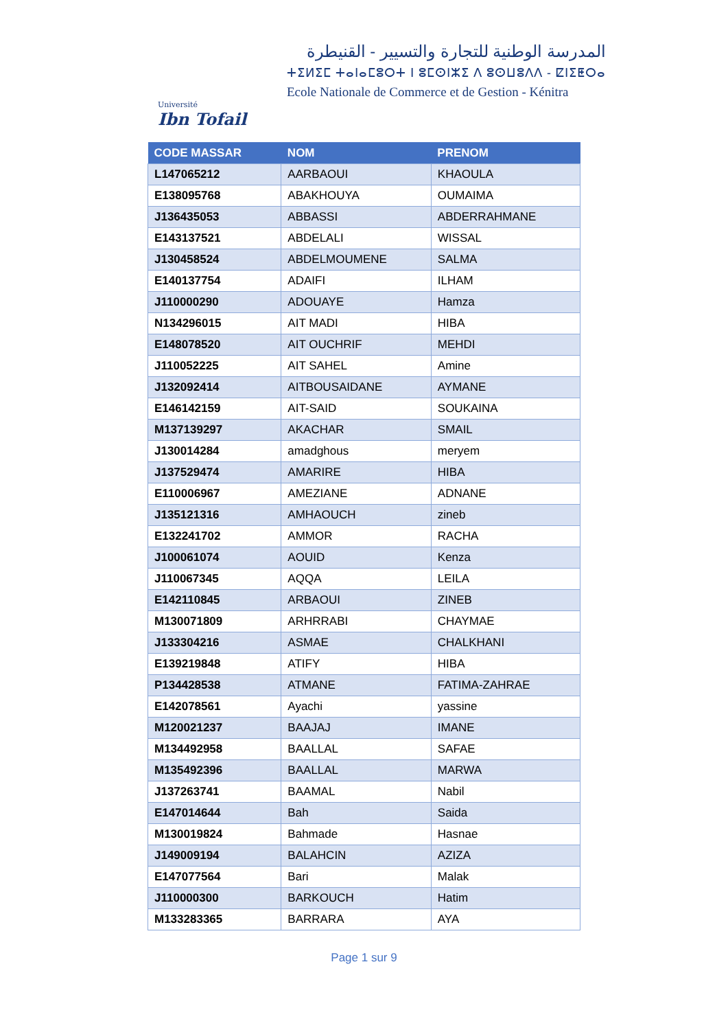Université
Ibn Tofail
المدرسة الوطنية للتجارة والتسيير - القنيطرة
ⵜⵉⵍⵉⵎ ⵜⴰⵏⴰⵎⵓⵔⵜ ⵏ ⵓⵎⵙⵏⵣⵉ ⴷ ⵓⵙⵡⵓⴷⴷ - ⵇⵏⵉⵟⵔⴰ
Ecole Nationale de Commerce et de Gestion - Kénitra
| CODE MASSAR | NOM | PRENOM |
| --- | --- | --- |
| L147065212 | AARBAOUI | KHAOULA |
| E138095768 | ABAKHOUYA | OUMAIMA |
| J136435053 | ABBASSI | ABDERRAHMANE |
| E143137521 | ABDELALI | WISSAL |
| J130458524 | ABDELMOUMENE | SALMA |
| E140137754 | ADAIFI | ILHAM |
| J110000290 | ADOUAYE | Hamza |
| N134296015 | AIT MADI | HIBA |
| E148078520 | AIT OUCHRIF | MEHDI |
| J110052225 | AIT SAHEL | Amine |
| J132092414 | AITBOUSAIDANE | AYMANE |
| E146142159 | AIT-SAID | SOUKAINA |
| M137139297 | AKACHAR | SMAIL |
| J130014284 | amadghous | meryem |
| J137529474 | AMARIRE | HIBA |
| E110006967 | AMEZIANE | ADNANE |
| J135121316 | AMHAOUCH | zineb |
| E132241702 | AMMOR | RACHA |
| J100061074 | AOUID | Kenza |
| J110067345 | AQQA | LEILA |
| E142110845 | ARBAOUI | ZINEB |
| M130071809 | ARHRRABI | CHAYMAE |
| J133304216 | ASMAE | CHALKHANI |
| E139219848 | ATIFY | HIBA |
| P134428538 | ATMANE | FATIMA-ZAHRAE |
| E142078561 | Ayachi | yassine |
| M120021237 | BAAJAJ | IMANE |
| M134492958 | BAALLAL | SAFAE |
| M135492396 | BAALLAL | MARWA |
| J137263741 | BAAMAL | Nabil |
| E147014644 | Bah | Saida |
| M130019824 | Bahmade | Hasnae |
| J149009194 | BALAHCIN | AZIZA |
| E147077564 | Bari | Malak |
| J110000300 | BARKOUCH | Hatim |
| M133283365 | BARRARA | AYA |
Page 1 sur 9